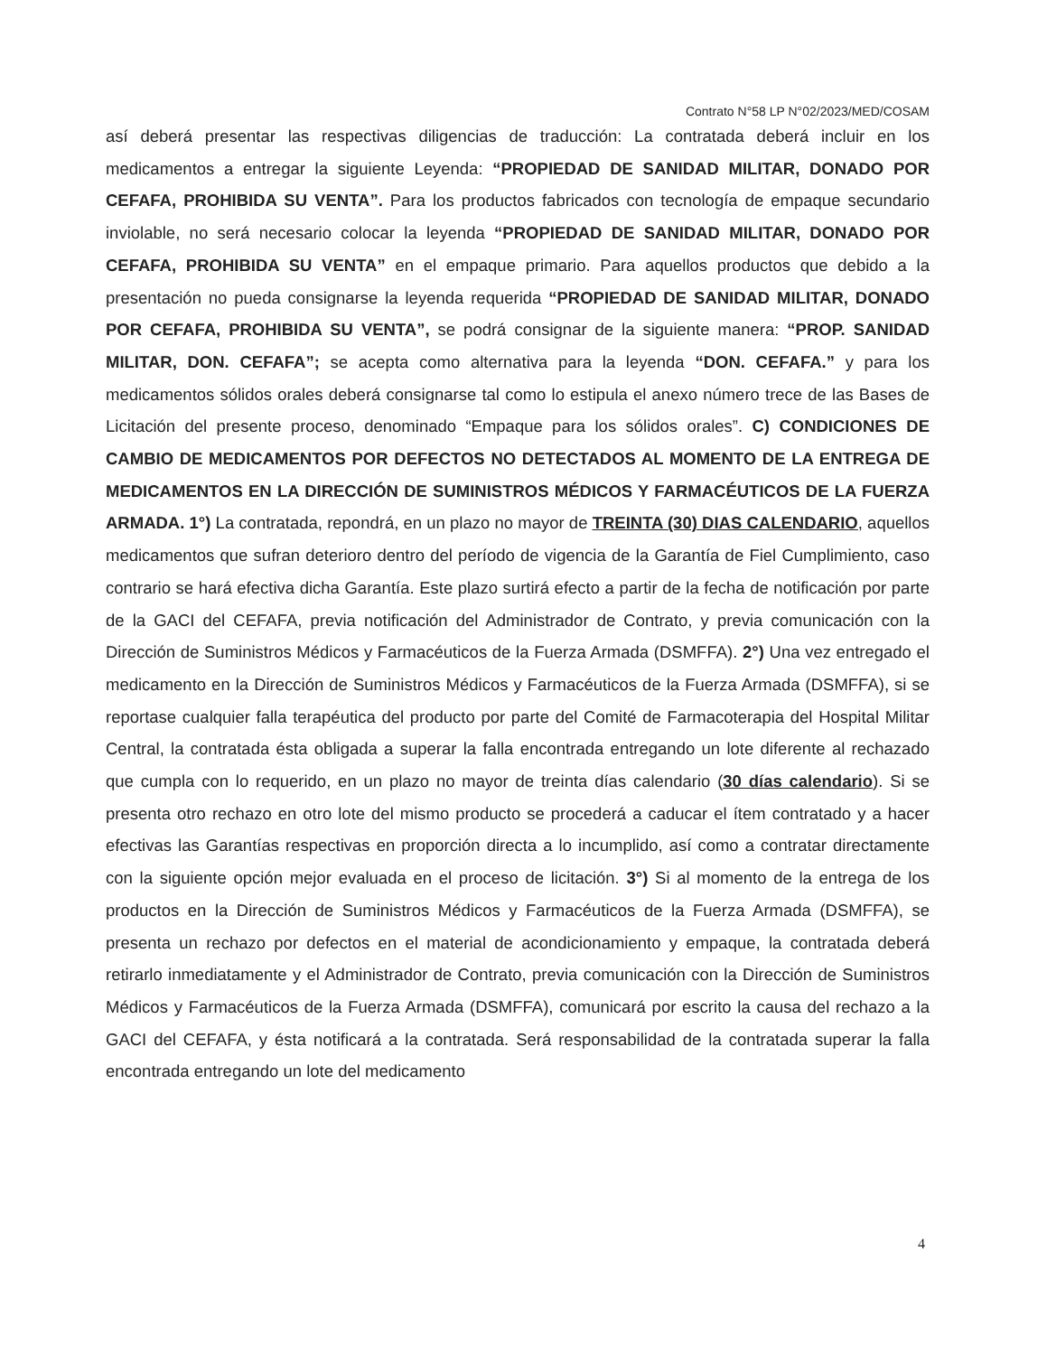Contrato N°58 LP N°02/2023/MED/COSAM
así deberá presentar las respectivas diligencias de traducción: La contratada deberá incluir en los medicamentos a entregar la siguiente Leyenda: “PROPIEDAD DE SANIDAD MILITAR, DONADO POR CEFAFA, PROHIBIDA SU VENTA”. Para los productos fabricados con tecnología de empaque secundario inviolable, no será necesario colocar la leyenda “PROPIEDAD DE SANIDAD MILITAR, DONADO POR CEFAFA, PROHIBIDA SU VENTA” en el empaque primario. Para aquellos productos que debido a la presentación no pueda consignarse la leyenda requerida “PROPIEDAD DE SANIDAD MILITAR, DONADO POR CEFAFA, PROHIBIDA SU VENTA”, se podrá consignar de la siguiente manera: “PROP. SANIDAD MILITAR, DON. CEFAFA”; se acepta como alternativa para la leyenda “DON. CEFAFA.” y para los medicamentos sólidos orales deberá consignarse tal como lo estipula el anexo número trece de las Bases de Licitación del presente proceso, denominado “Empaque para los sólidos orales”. C) CONDICIONES DE CAMBIO DE MEDICAMENTOS POR DEFECTOS NO DETECTADOS AL MOMENTO DE LA ENTREGA DE MEDICAMENTOS EN LA DIRECCIÓN DE SUMINISTROS MÉDICOS Y FARMACÉUTICOS DE LA FUERZA ARMADA. 1°) La contratada, repondrá, en un plazo no mayor de TREINTA (30) DIAS CALENDARIO, aquellos medicamentos que sufran deterioro dentro del período de vigencia de la Garantía de Fiel Cumplimiento, caso contrario se hará efectiva dicha Garantía. Este plazo surtirá efecto a partir de la fecha de notificación por parte de la GACI del CEFAFA, previa notificación del Administrador de Contrato, y previa comunicación con la Dirección de Suministros Médicos y Farmacéuticos de la Fuerza Armada (DSMFFA). 2°) Una vez entregado el medicamento en la Dirección de Suministros Médicos y Farmacéuticos de la Fuerza Armada (DSMFFA), si se reportase cualquier falla terapéutica del producto por parte del Comité de Farmacoterapia del Hospital Militar Central, la contratada ésta obligada a superar la falla encontrada entregando un lote diferente al rechazado que cumpla con lo requerido, en un plazo no mayor de treinta días calendario (30 días calendario). Si se presenta otro rechazo en otro lote del mismo producto se procederá a caducar el ítem contratado y a hacer efectivas las Garantías respectivas en proporción directa a lo incumplido, así como a contratar directamente con la siguiente opción mejor evaluada en el proceso de licitación. 3°) Si al momento de la entrega de los productos en la Dirección de Suministros Médicos y Farmacéuticos de la Fuerza Armada (DSMFFA), se presenta un rechazo por defectos en el material de acondicionamiento y empaque, la contratada deberá retirarlo inmediatamente y el Administrador de Contrato, previa comunicación con la Dirección de Suministros Médicos y Farmacéuticos de la Fuerza Armada (DSMFFA), comunicará por escrito la causa del rechazo a la GACI del CEFAFA, y ésta notificará a la contratada. Será responsabilidad de la contratada superar la falla encontrada entregando un lote del medicamento
4